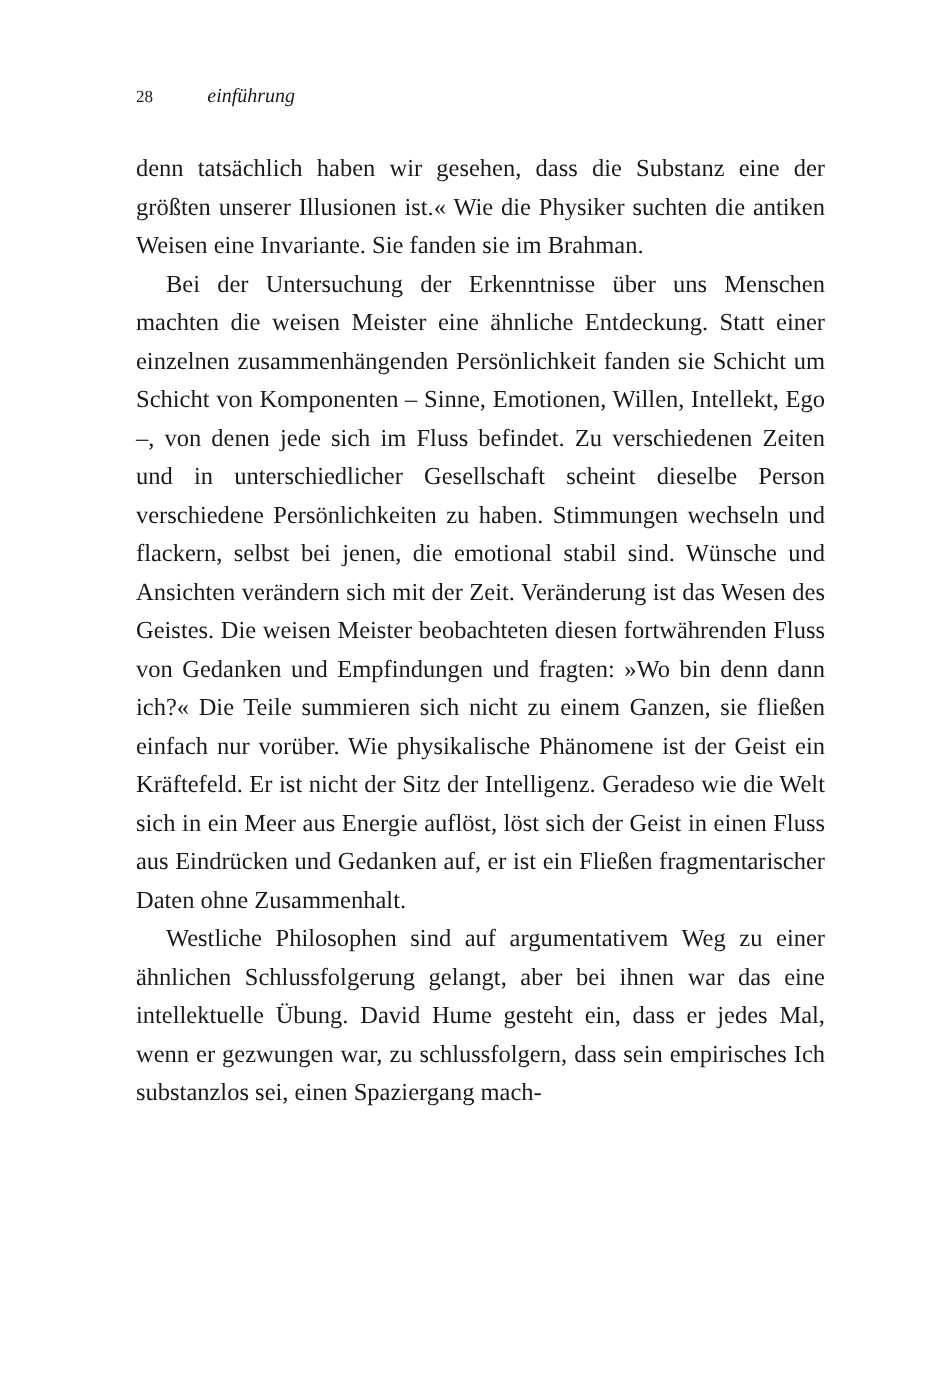28 einführung
denn tatsächlich haben wir gesehen, dass die Substanz eine der größten unserer Illusionen ist.« Wie die Physiker suchten die antiken Weisen eine Invariante. Sie fanden sie im Brahman.
Bei der Untersuchung der Erkenntnisse über uns Menschen machten die weisen Meister eine ähnliche Entdeckung. Statt einer einzelnen zusammenhängenden Persönlichkeit fanden sie Schicht um Schicht von Komponenten – Sinne, Emotionen, Willen, Intellekt, Ego –, von denen jede sich im Fluss befindet. Zu verschiedenen Zeiten und in unterschiedlicher Gesellschaft scheint dieselbe Person verschiedene Persönlichkeiten zu haben. Stimmungen wechseln und flackern, selbst bei jenen, die emotional stabil sind. Wünsche und Ansichten verändern sich mit der Zeit. Veränderung ist das Wesen des Geistes. Die weisen Meister beobachteten diesen fortwährenden Fluss von Gedanken und Empfindungen und fragten: »Wo bin denn dann ich?« Die Teile summieren sich nicht zu einem Ganzen, sie fließen einfach nur vorüber. Wie physikalische Phänomene ist der Geist ein Kräftefeld. Er ist nicht der Sitz der Intelligenz. Geradeso wie die Welt sich in ein Meer aus Energie auflöst, löst sich der Geist in einen Fluss aus Eindrücken und Gedanken auf, er ist ein Fließen fragmentarischer Daten ohne Zusammenhalt.
Westliche Philosophen sind auf argumentativem Weg zu einer ähnlichen Schlussfolgerung gelangt, aber bei ihnen war das eine intellektuelle Übung. David Hume gesteht ein, dass er jedes Mal, wenn er gezwungen war, zu schlussfolgern, dass sein empirisches Ich substanzlos sei, einen Spaziergang mach-